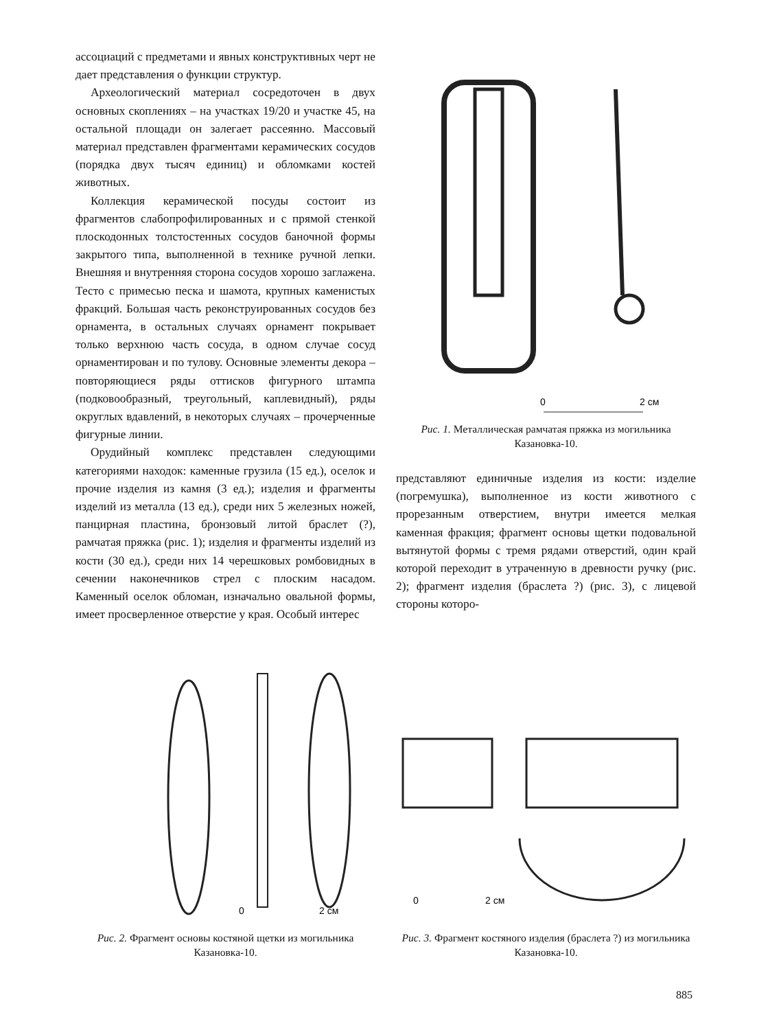ассоциаций с предметами и явных конструктивных черт не дает представления о функции структур.
Археологический материал сосредоточен в двух основных скоплениях – на участках 19/20 и участке 45, на остальной площади он залегает рассеянно. Массовый материал представлен фрагментами керамических сосудов (порядка двух тысяч единиц) и обломками костей животных.
Коллекция керамической посуды состоит из фрагментов слабопрофилированных и с прямой стенкой плоскодонных толстостенных сосудов баночной формы закрытого типа, выполненной в технике ручной лепки. Внешняя и внутренняя сторона сосудов хорошо заглажена. Тесто с примесью песка и шамота, крупных каменистых фракций. Большая часть реконструированных сосудов без орнамента, в остальных случаях орнамент покрывает только верхнюю часть сосуда, в одном случае сосуд орнаментирован и по тулову. Основные элементы декора – повторяющиеся ряды оттисков фигурного штампа (подковообразный, треугольный, каплевидный), ряды округлых вдавлений, в некоторых случаях – прочерченные фигурные линии.
Орудийный комплекс представлен следующими категориями находок: каменные грузила (15 ед.), оселок и прочие изделия из камня (3 ед.); изделия и фрагменты изделий из металла (13 ед.), среди них 5 железных ножей, панцирная пластина, бронзовый литой браслет (?), рамчатая пряжка (рис. 1); изделия и фрагменты изделий из кости (30 ед.), среди них 14 черешковых ромбовидных в сечении наконечников стрел с плоским насадом. Каменный оселок обломан, изначально овальной формы, имеет просверленное отверстие у края. Особый интерес
0
2 см
Рис. 1. Металлическая рамчатая пряжка из могильника Казановка-10.
представляют единичные изделия из кости: изделие (погремушка), выполненное из кости животного с прорезанным отверстием, внутри имеется мелкая каменная фракция; фрагмент основы щетки подовальной вытянутой формы с тремя рядами отверстий, один край которой переходит в утраченную в древности ручку (рис. 2); фрагмент изделия (браслета ?) (рис. 3), с лицевой стороны которо-
0
2 см
Рис. 2. Фрагмент основы костяной щетки из могильника Казановка-10.
0
2 см
Рис. 3. Фрагмент костяного изделия (браслета ?) из могильника Казановка-10.
885